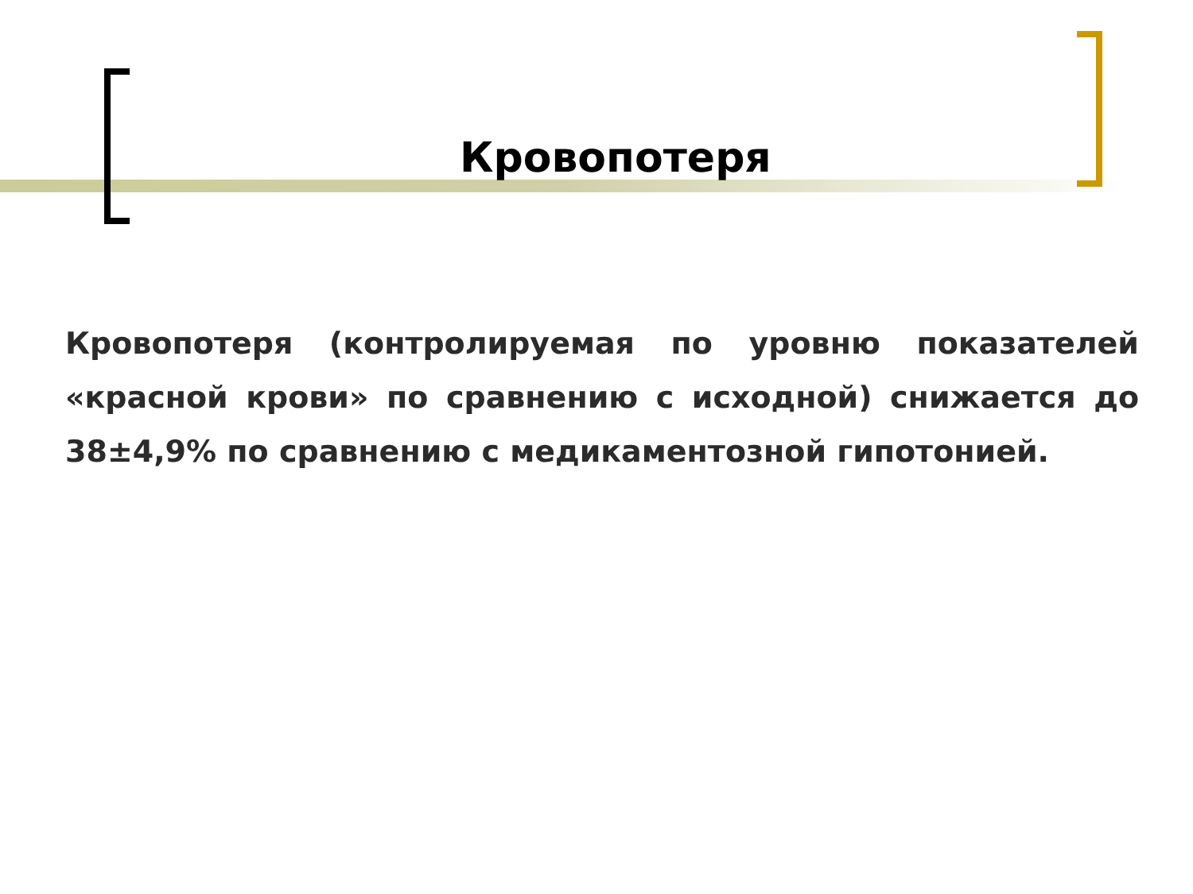Кровопотеря
Кровопотеря (контролируемая по уровню показателей «красной крови» по сравнению с исходной) снижается до 38±4,9% по сравнению с медикаментозной гипотонией.